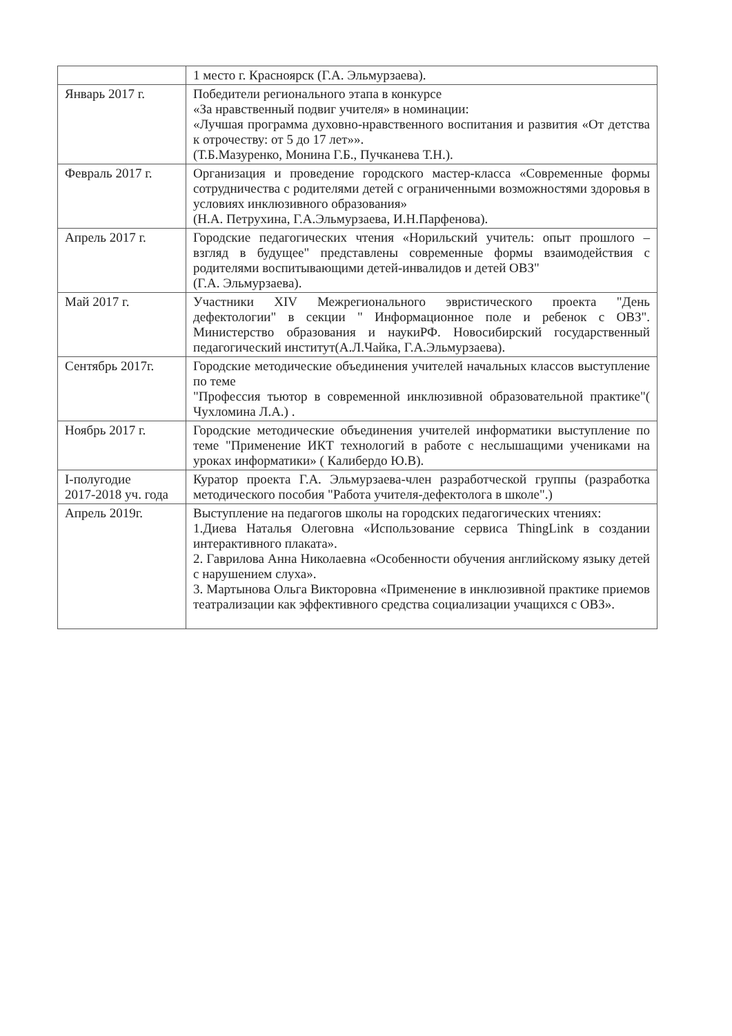| | 1 место г. Красноярск (Г.А. Эльмурзаева). |
| Январь 2017 г. | Победители регионального этапа в конкурсе «За нравственный подвиг учителя» в номинации: «Лучшая программа духовно-нравственного воспитания и развития «От детства к отрочеству: от 5 до 17 лет»». (Т.Б.Мазуренко, Монина Г.Б., Пучканева Т.Н.). |
| Февраль 2017 г. | Организация и проведение городского мастер-класса «Современные формы сотрудничества с родителями детей с ограниченными возможностями здоровья в условиях инклюзивного образования» (Н.А. Петрухина, Г.А.Эльмурзаева, И.Н.Парфенова). |
| Апрель 2017 г. | Городские педагогических чтения «Норильский учитель: опыт прошлого – взгляд в будущее" представлены современные формы взаимодействия с родителями воспитывающими детей-инвалидов и детей ОВЗ" (Г.А. Эльмурзаева). |
| Май 2017 г. | Участники XIV Межрегионального эвристического проекта "День дефектологии" в секции " Информационное поле и ребенок с ОВЗ". Министерство образования и наукиРФ. Новосибирский государственный педагогический институт(А.Л.Чайка, Г.А.Эльмурзаева). |
| Сентябрь 2017г. | Городские методические объединения учителей начальных классов выступление по теме "Профессия тьютор в современной инклюзивной образовательной практике"( Чухломина Л.А.) . |
| Ноябрь 2017 г. | Городские методические объединения учителей информатики выступление по теме "Применение ИКТ технологий в работе с неслышащими учениками на уроках информатики» ( Калибердо Ю.В). |
| I-полугодие 2017-2018 уч. года | Куратор проекта Г.А. Эльмурзаева-член разработческой группы (разработка методического пособия "Работа учителя-дефектолога в школе".) |
| Апрель 2019г. | Выступление на педагогов школы на городских педагогических чтениях: 1.Диева Наталья Олеговна «Использование сервиса ThingLink в создании интерактивного плаката». 2. Гаврилова Анна Николаевна «Особенности обучения английскому языку детей с нарушением слуха». 3. Мартынова Ольга Викторовна «Применение в инклюзивной практике приемов театрализации как эффективного средства социализации учащихся с ОВЗ». |